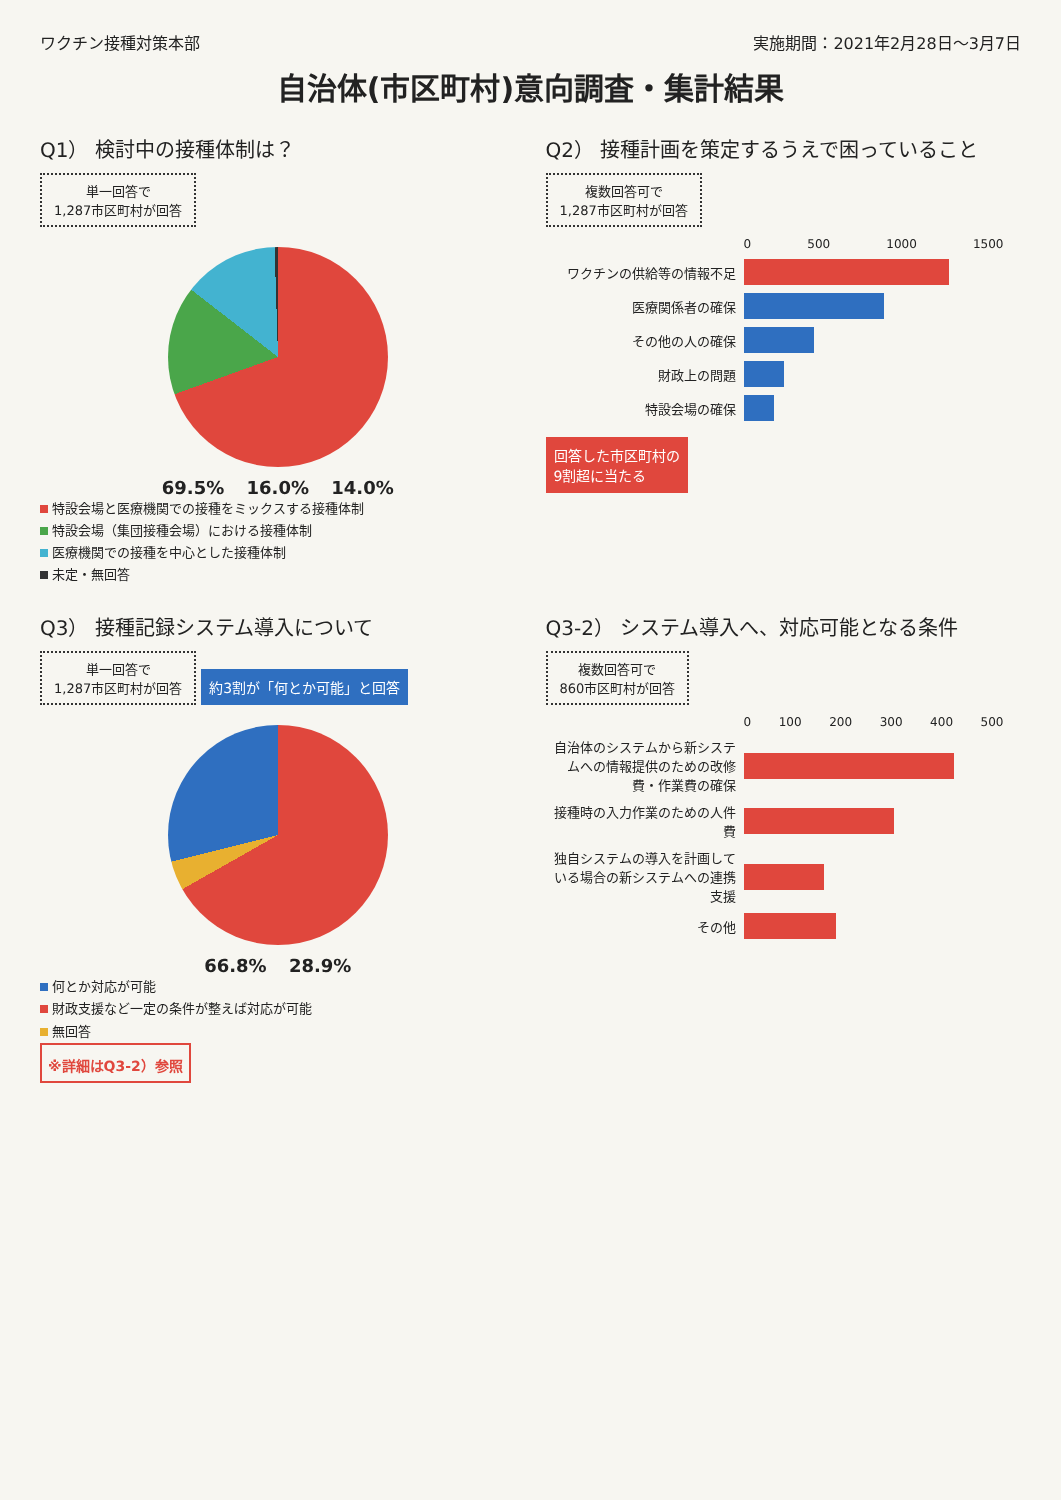ワクチン接種対策本部 実施期間：2021年2月28日～3月7日
自治体(市区町村)意向調査・集計結果
Q1） 検討中の接種体制は？
単一回答で
1,287市区町村が回答
69.5% 16.0% 14.0%
特設会場と医療機関での接種をミックスする接種体制
特設会場（集団接種会場）における接種体制
医療機関での接種を中心とした接種体制
未定・無回答
Q2） 接種計画を策定するうえで困っていること
複数回答可で
1,287市区町村が回答
0 500 1000 1500
ワクチンの供給等の情報不足
医療関係者の確保
その他の人の確保
財政上の問題
特設会場の確保
回答した市区町村の
9割超に当たる
Q3） 接種記録システム導入について
単一回答で
1,287市区町村が回答
約3割が「何とか可能」と回答
66.8% 28.9%
何とか対応が可能
財政支援など一定の条件が整えば対応が可能
無回答
※詳細はQ3-2）参照
Q3-2） システム導入へ、対応可能となる条件
複数回答可で
860市区町村が回答
0 100 200 300 400 500
自治体のシステムから新システムへの情報提供のための改修費・作業費の確保
接種時の入力作業のための人件費
独自システムの導入を計画している場合の新システムへの連携支援
その他